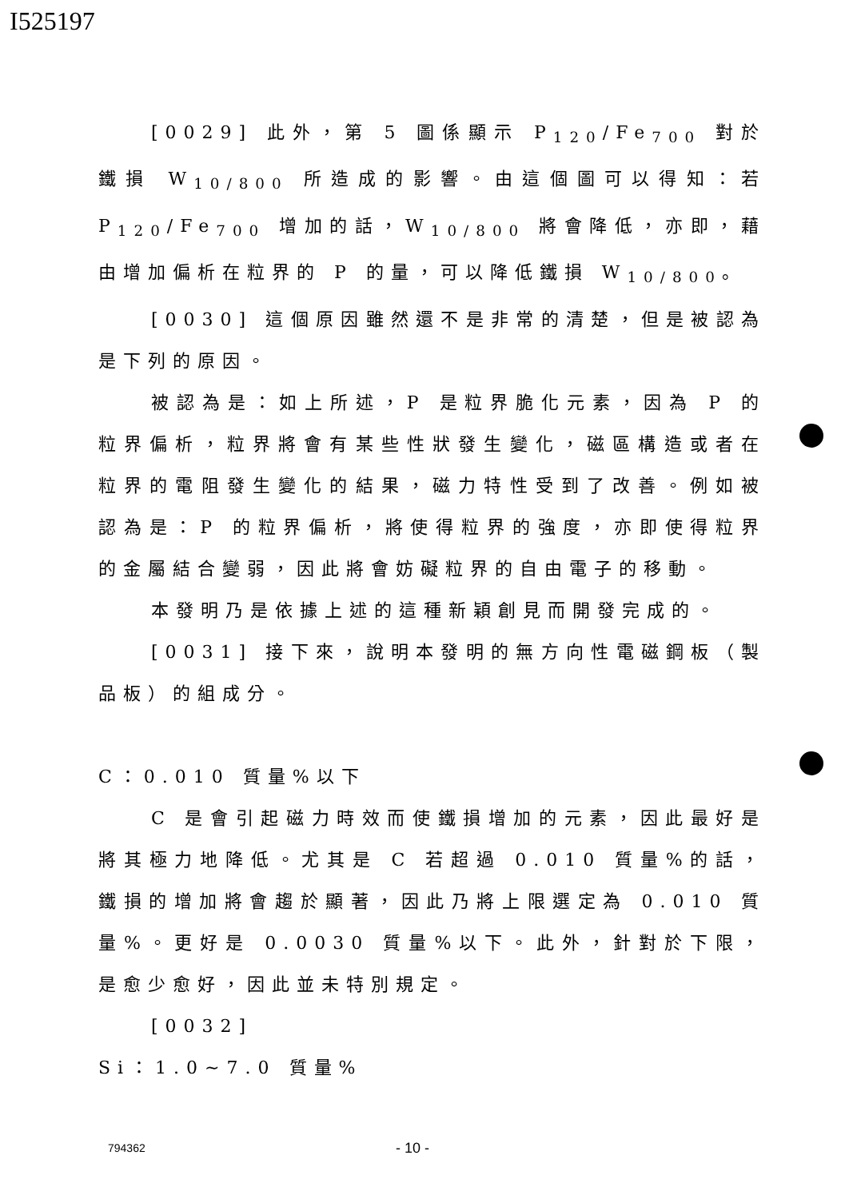I525197
[0029] 此外，第 5 圖係顯示 P<sub>120</sub>/Fe<sub>700</sub> 對於鐵損 W<sub>10/800</sub> 所造成的影響。由這個圖可以得知：若 P<sub>120</sub>/Fe<sub>700</sub> 增加的話，W<sub>10/800</sub> 將會降低，亦即，藉由增加偏析在粒界的 P 的量，可以降低鐵損 W<sub>10/800</sub>。
[0030] 這個原因雖然還不是非常的清楚，但是被認為是下列的原因。
被認為是：如上所述，P 是粒界脆化元素，因為 P 的粒界偏析，粒界將會有某些性狀發生變化，磁區構造或者在粒界的電阻發生變化的結果，磁力特性受到了改善。例如被認為是：P 的粒界偏析，將使得粒界的強度，亦即使得粒界的金屬結合變弱，因此將會妨礙粒界的自由電子的移動。
本發明乃是依據上述的這種新穎創見而開發完成的。
[0031] 接下來，說明本發明的無方向性電磁鋼板（製品板）的組成分。
C：0.010 質量%以下
C 是會引起磁力時效而使鐵損增加的元素，因此最好是將其極力地降低。尤其是 C 若超過 0.010 質量%的話，鐵損的增加將會趨於顯著，因此乃將上限選定為 0.010 質量%。更好是 0.0030 質量%以下。此外，針對於下限，是愈少愈好，因此並未特別規定。
[0032]
Si：1.0~7.0 質量%
794362 - 10 -